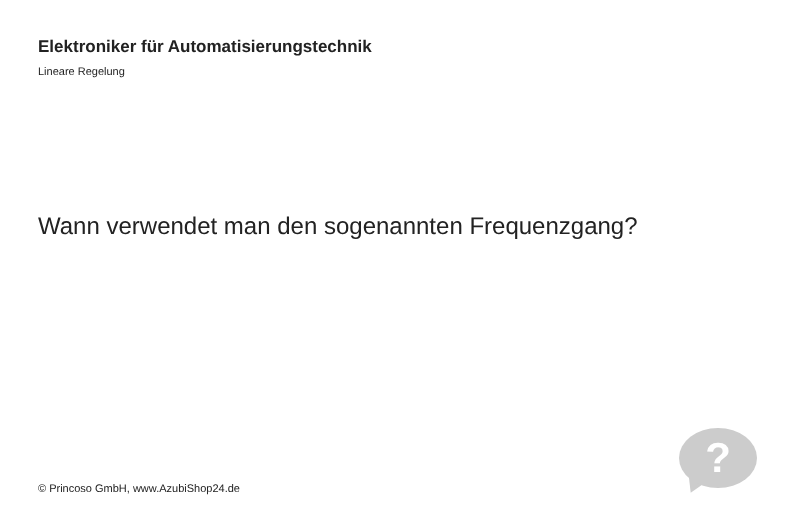Elektroniker für Automatisierungstechnik
Lineare Regelung
Wann verwendet man den sogenannten Frequenzgang?
?
© Princoso GmbH, www.AzubiShop24.de